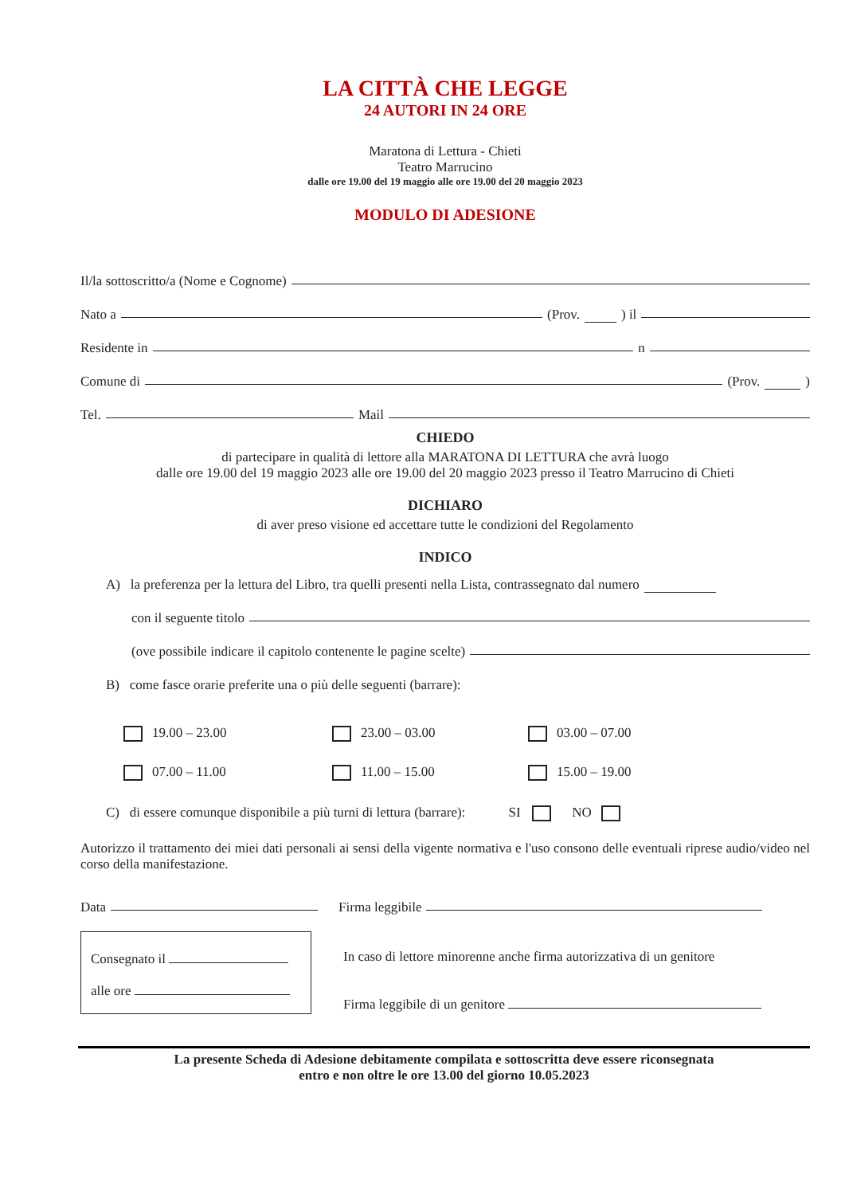LA CITTÀ CHE LEGGE
24 AUTORI IN 24 ORE
Maratona di Lettura - Chieti
Teatro Marrucino
dalle ore 19.00 del 19 maggio alle ore 19.00 del 20 maggio 2023
MODULO DI ADESIONE
Il/la sottoscritto/a (Nome e Cognome)
Nato a (Prov. ) il
Residente in n
Comune di (Prov. )
Tel. Mail
CHIEDO
di partecipare in qualità di lettore alla MARATONA DI LETTURA che avrà luogo
dalle ore 19.00 del 19 maggio 2023 alle ore 19.00 del 20 maggio 2023 presso il Teatro Marrucino di Chieti
DICHIARO
di aver preso visione ed accettare tutte le condizioni del Regolamento
INDICO
A) la preferenza per la lettura del Libro, tra quelli presenti nella Lista, contrassegnato dal numero
con il seguente titolo
(ove possibile indicare il capitolo contenente le pagine scelte)
B) come fasce orarie preferite una o più delle seguenti (barrare):
19.00 – 23.00
23.00 – 03.00
03.00 – 07.00
07.00 – 11.00
11.00 – 15.00
15.00 – 19.00
C) di essere comunque disponibile a più turni di lettura (barrare): SI NO
Autorizzo il trattamento dei miei dati personali ai sensi della vigente normativa e l'uso consono delle eventuali riprese audio/video nel corso della manifestazione.
Data Firma leggibile
Consegnato il
alle ore
In caso di lettore minorenne anche firma autorizzativa di un genitore
Firma leggibile di un genitore
La presente Scheda di Adesione debitamente compilata e sottoscritta deve essere riconsegnata
entro e non oltre le ore 13.00 del giorno 10.05.2023